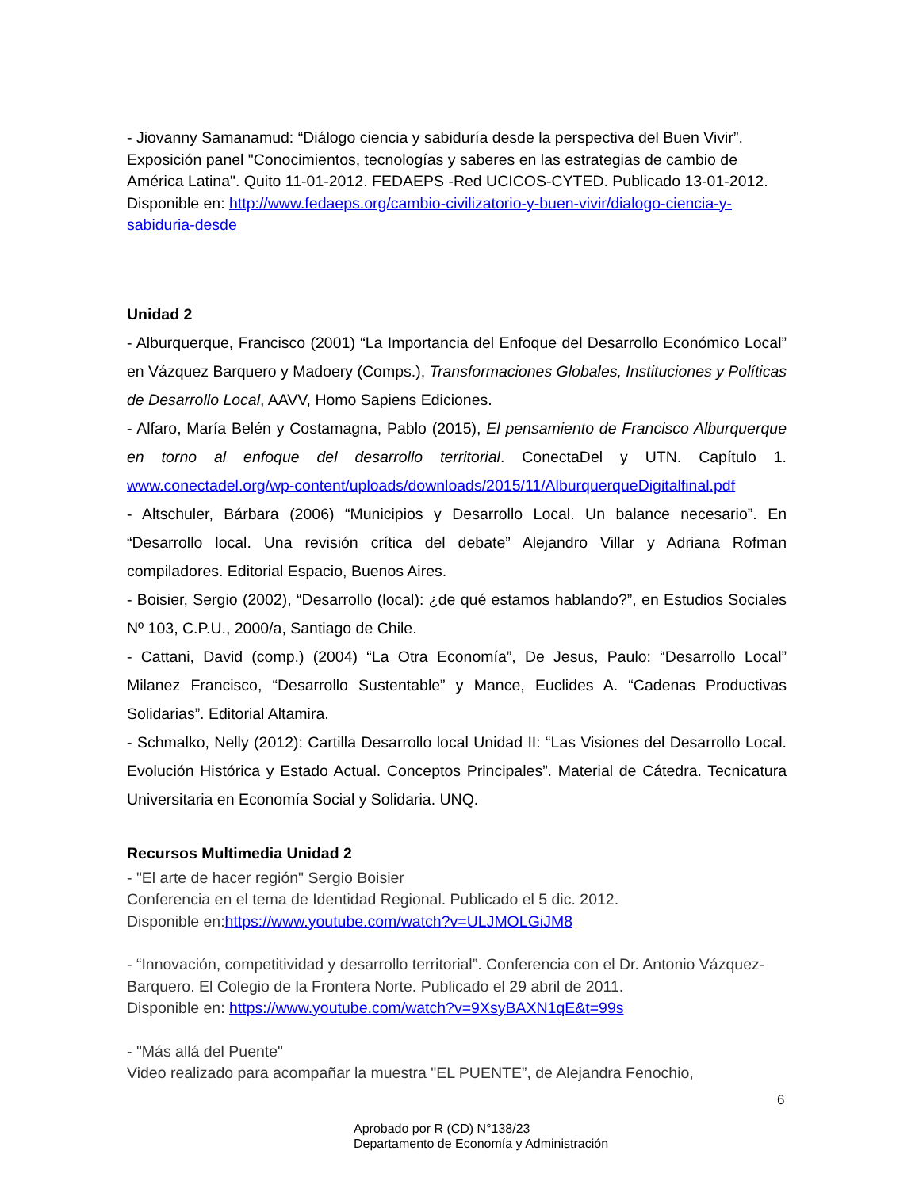- Jiovanny Samanamud: “Diálogo ciencia y sabiduría desde la perspectiva del Buen Vivir”. Exposición panel "Conocimientos, tecnologías y saberes en las estrategias de cambio de América Latina". Quito 11-01-2012. FEDAEPS -Red UCICOS-CYTED. Publicado 13-01-2012. Disponible en: http://www.fedaeps.org/cambio-civilizatorio-y-buen-vivir/dialogo-ciencia-y-sabiduria-desde
Unidad 2
- Alburquerque, Francisco (2001) “La Importancia del Enfoque del Desarrollo Económico Local” en Vázquez Barquero y Madoery (Comps.), Transformaciones Globales, Instituciones y Políticas de Desarrollo Local, AAVV, Homo Sapiens Ediciones.
- Alfaro, María Belén y Costamagna, Pablo (2015), El pensamiento de Francisco Alburquerque en torno al enfoque del desarrollo territorial. ConectaDel y UTN. Capítulo 1. www.conectadel.org/wp-content/uploads/downloads/2015/11/AlburquerqueDigitalfinal.pdf
- Altschuler, Bárbara (2006) “Municipios y Desarrollo Local. Un balance necesario”. En “Desarrollo local. Una revisión crítica del debate” Alejandro Villar y Adriana Rofman compiladores. Editorial Espacio, Buenos Aires.
- Boisier, Sergio (2002), “Desarrollo (local): ¿de qué estamos hablando?”, en Estudios Sociales Nº 103, C.P.U., 2000/a, Santiago de Chile.
- Cattani, David (comp.) (2004) “La Otra Economía”, De Jesus, Paulo: “Desarrollo Local” Milanez Francisco, “Desarrollo Sustentable” y Mance, Euclides A. “Cadenas Productivas Solidarias”. Editorial Altamira.
- Schmalko, Nelly (2012): Cartilla Desarrollo local Unidad II: “Las Visiones del Desarrollo Local. Evolución Histórica y Estado Actual. Conceptos Principales”. Material de Cátedra. Tecnicatura Universitaria en Economía Social y Solidaria. UNQ.
Recursos Multimedia Unidad 2
- "El arte de hacer región" Sergio Boisier
Conferencia en el tema de Identidad Regional. Publicado el 5 dic. 2012.
Disponible en:https://www.youtube.com/watch?v=ULJMOLGiJM8
- “Innovación, competitividad y desarrollo territorial”. Conferencia con el Dr. Antonio Vázquez-Barquero. El Colegio de la Frontera Norte. Publicado el 29 abril de 2011.
Disponible en: https://www.youtube.com/watch?v=9XsyBAXN1qE&t=99s
- "Más allá del Puente"
Video realizado para acompañar la muestra "EL PUENTE”, de Alejandra Fenochio,
6
Aprobado por R (CD) N°138/23
Departamento de Economía y Administración